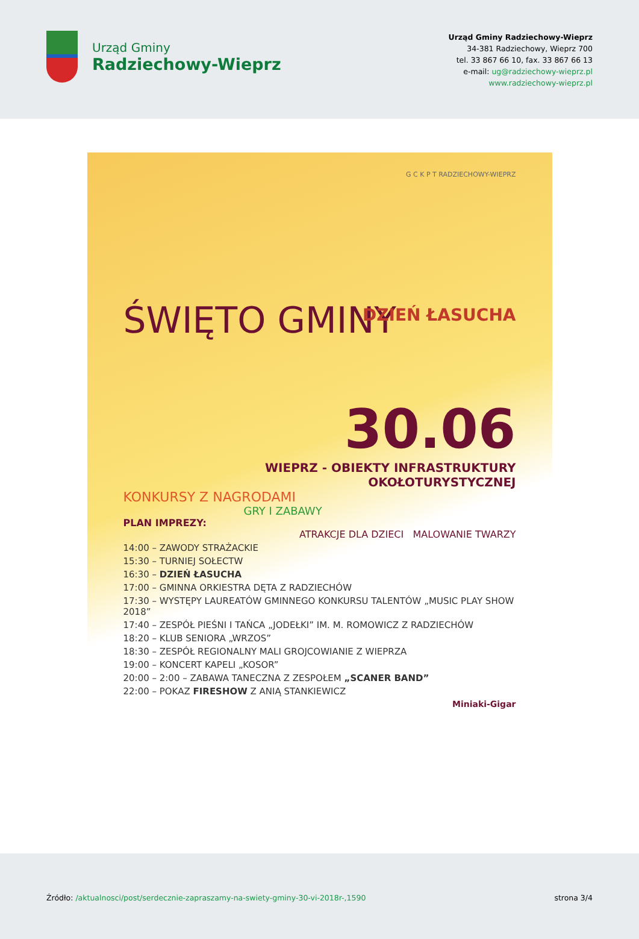Urząd Gminy
Radziechowy-Wieprz
Urząd Gminy Radziechowy-Wieprz
34-381 Radziechowy, Wieprz 700
tel. 33 867 66 10, fax. 33 867 66 13
e-mail: ug@radziechowy-wieprz.pl
www.radziechowy-wieprz.pl
G C K P T RADZIECHOWY-WIEPRZ
ŚWIĘTO GMINY
DZIEŃ ŁASUCHA
30.06
WIEPRZ - OBIEKTY INFRASTRUKTURY OKOŁOTURYSTYCZNEJ
KONKURSY Z NAGRODAMI
GRY I ZABAWY
PLAN IMPREZY:
ATRAKCJE DLA DZIECI MALOWANIE TWARZY
14:00 – ZAWODY STRAŻACKIE
15:30 – TURNIEJ SOŁECTW
16:30 – DZIEŃ ŁASUCHA
17:00 – GMINNA ORKIESTRA DĘTA Z RADZIECHÓW
17:30 – WYSTĘPY LAUREATÓW GMINNEGO KONKURSU TALENTÓW „MUSIC PLAY SHOW 2018”
17:40 – ZESPÓŁ PIEŚNI I TAŃCA „JODEŁKI” IM. M. ROMOWICZ Z RADZIECHÓW
18:20 – KLUB SENIORA „WRZOS”
18:30 – ZESPÓŁ REGIONALNY MALI GROJCOWIANIE Z WIEPRZA
19:00 – KONCERT KAPELI „KOSOR”
20:00 – 2:00 – ZABAWA TANECZNA Z ZESPOŁEM „SCANER BAND”
22:00 – POKAZ FIRESHOW Z ANIĄ STANKIEWICZ
Miniaki-Gigar
Źródło: /aktualnosci/post/serdecznie-zapraszamy-na-swiety-gminy-30-vi-2018r-,1590
strona 3/4